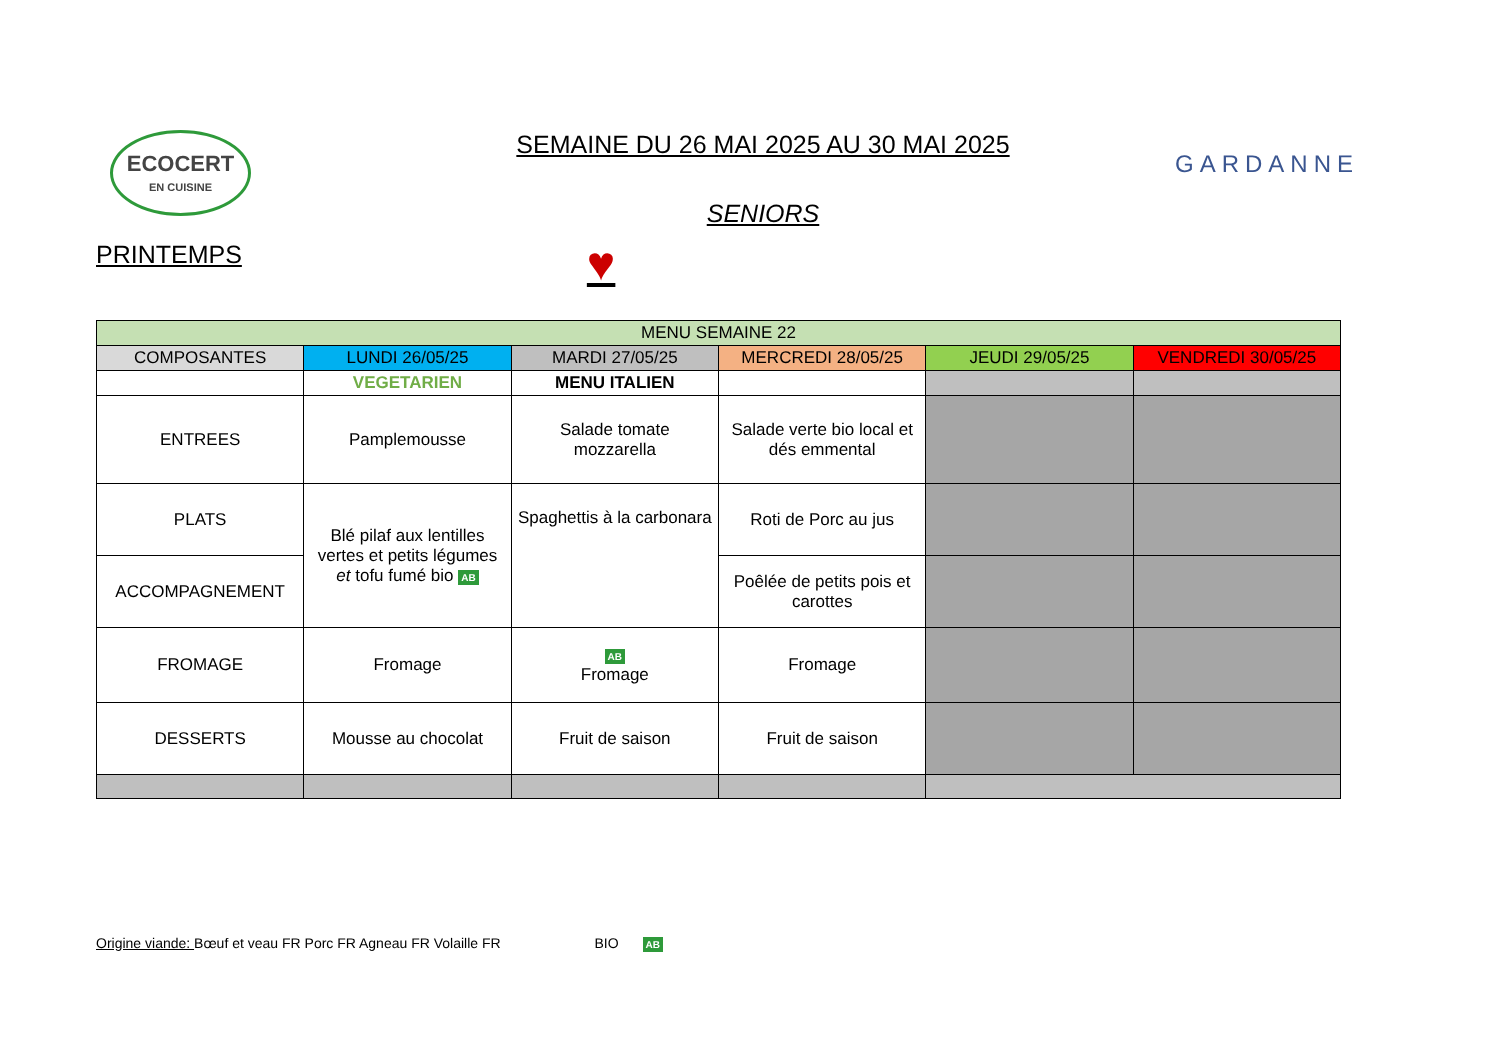ECOCERT
EN CUISINE
SEMAINE DU 26 MAI 2025 AU 30 MAI 2025
SENIORS
GARDANNE
PRINTEMPS ♥
| MENU SEMAINE 22 | | | | | |
| --- | --- | --- | --- | --- | --- |
| COMPOSANTES | LUNDI 26/05/25 | MARDI 27/05/25 | MERCREDI 28/05/25 | JEUDI 29/05/25 | VENDREDI 30/05/25 |
| | VEGETARIEN | MENU ITALIEN | | | |
| ENTREES | Pamplemousse | Salade tomate mozzarella | Salade verte bio local et dés emmental | | |
| PLATS | Blé pilaf aux lentilles vertes et petits légumes et tofu fumé bio AB | Spaghettis à la carbonara | Roti de Porc au jus | | |
| ACCOMPAGNEMENT | | | Poêlée de petits pois et carottes | | |
| FROMAGE | Fromage | AB Fromage | Fromage | | |
| DESSERTS | Mousse au chocolat | Fruit de saison | Fruit de saison | | |
Origine viande: Bœuf et veau FR Porc FR Agneau FR Volaille FR BIO AB